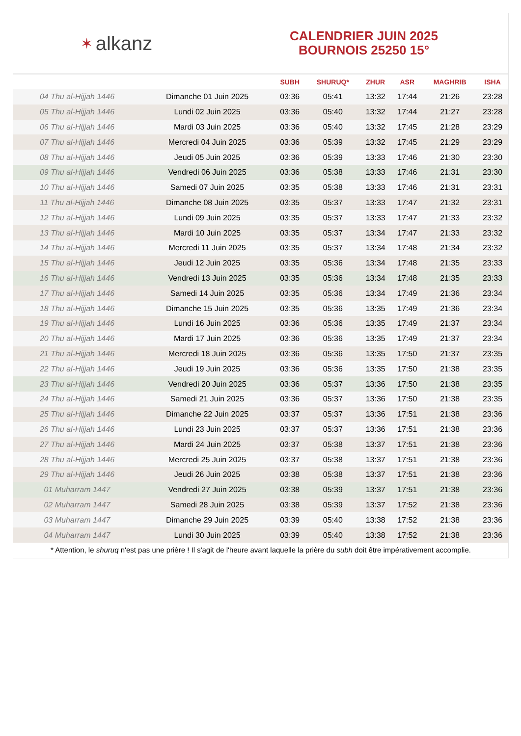✶ alkanz
CALENDRIER JUIN 2025
BOURNOIS 25250 15°
| | | SUBH | SHURUQ* | ZHUR | ASR | MAGHRIB | ISHA |
| --- | --- | --- | --- | --- | --- | --- | --- |
| 04 Thu al-Hijjah 1446 | Dimanche 01 Juin 2025 | 03:36 | 05:41 | 13:32 | 17:44 | 21:26 | 23:28 |
| 05 Thu al-Hijjah 1446 | Lundi 02 Juin 2025 | 03:36 | 05:40 | 13:32 | 17:44 | 21:27 | 23:28 |
| 06 Thu al-Hijjah 1446 | Mardi 03 Juin 2025 | 03:36 | 05:40 | 13:32 | 17:45 | 21:28 | 23:29 |
| 07 Thu al-Hijjah 1446 | Mercredi 04 Juin 2025 | 03:36 | 05:39 | 13:32 | 17:45 | 21:29 | 23:29 |
| 08 Thu al-Hijjah 1446 | Jeudi 05 Juin 2025 | 03:36 | 05:39 | 13:33 | 17:46 | 21:30 | 23:30 |
| 09 Thu al-Hijjah 1446 | Vendredi 06 Juin 2025 | 03:36 | 05:38 | 13:33 | 17:46 | 21:31 | 23:30 |
| 10 Thu al-Hijjah 1446 | Samedi 07 Juin 2025 | 03:35 | 05:38 | 13:33 | 17:46 | 21:31 | 23:31 |
| 11 Thu al-Hijjah 1446 | Dimanche 08 Juin 2025 | 03:35 | 05:37 | 13:33 | 17:47 | 21:32 | 23:31 |
| 12 Thu al-Hijjah 1446 | Lundi 09 Juin 2025 | 03:35 | 05:37 | 13:33 | 17:47 | 21:33 | 23:32 |
| 13 Thu al-Hijjah 1446 | Mardi 10 Juin 2025 | 03:35 | 05:37 | 13:34 | 17:47 | 21:33 | 23:32 |
| 14 Thu al-Hijjah 1446 | Mercredi 11 Juin 2025 | 03:35 | 05:37 | 13:34 | 17:48 | 21:34 | 23:32 |
| 15 Thu al-Hijjah 1446 | Jeudi 12 Juin 2025 | 03:35 | 05:36 | 13:34 | 17:48 | 21:35 | 23:33 |
| 16 Thu al-Hijjah 1446 | Vendredi 13 Juin 2025 | 03:35 | 05:36 | 13:34 | 17:48 | 21:35 | 23:33 |
| 17 Thu al-Hijjah 1446 | Samedi 14 Juin 2025 | 03:35 | 05:36 | 13:34 | 17:49 | 21:36 | 23:34 |
| 18 Thu al-Hijjah 1446 | Dimanche 15 Juin 2025 | 03:35 | 05:36 | 13:35 | 17:49 | 21:36 | 23:34 |
| 19 Thu al-Hijjah 1446 | Lundi 16 Juin 2025 | 03:36 | 05:36 | 13:35 | 17:49 | 21:37 | 23:34 |
| 20 Thu al-Hijjah 1446 | Mardi 17 Juin 2025 | 03:36 | 05:36 | 13:35 | 17:49 | 21:37 | 23:34 |
| 21 Thu al-Hijjah 1446 | Mercredi 18 Juin 2025 | 03:36 | 05:36 | 13:35 | 17:50 | 21:37 | 23:35 |
| 22 Thu al-Hijjah 1446 | Jeudi 19 Juin 2025 | 03:36 | 05:36 | 13:35 | 17:50 | 21:38 | 23:35 |
| 23 Thu al-Hijjah 1446 | Vendredi 20 Juin 2025 | 03:36 | 05:37 | 13:36 | 17:50 | 21:38 | 23:35 |
| 24 Thu al-Hijjah 1446 | Samedi 21 Juin 2025 | 03:36 | 05:37 | 13:36 | 17:50 | 21:38 | 23:35 |
| 25 Thu al-Hijjah 1446 | Dimanche 22 Juin 2025 | 03:37 | 05:37 | 13:36 | 17:51 | 21:38 | 23:36 |
| 26 Thu al-Hijjah 1446 | Lundi 23 Juin 2025 | 03:37 | 05:37 | 13:36 | 17:51 | 21:38 | 23:36 |
| 27 Thu al-Hijjah 1446 | Mardi 24 Juin 2025 | 03:37 | 05:38 | 13:37 | 17:51 | 21:38 | 23:36 |
| 28 Thu al-Hijjah 1446 | Mercredi 25 Juin 2025 | 03:37 | 05:38 | 13:37 | 17:51 | 21:38 | 23:36 |
| 29 Thu al-Hijjah 1446 | Jeudi 26 Juin 2025 | 03:38 | 05:38 | 13:37 | 17:51 | 21:38 | 23:36 |
| 01 Muharram 1447 | Vendredi 27 Juin 2025 | 03:38 | 05:39 | 13:37 | 17:51 | 21:38 | 23:36 |
| 02 Muharram 1447 | Samedi 28 Juin 2025 | 03:38 | 05:39 | 13:37 | 17:52 | 21:38 | 23:36 |
| 03 Muharram 1447 | Dimanche 29 Juin 2025 | 03:39 | 05:40 | 13:38 | 17:52 | 21:38 | 23:36 |
| 04 Muharram 1447 | Lundi 30 Juin 2025 | 03:39 | 05:40 | 13:38 | 17:52 | 21:38 | 23:36 |
* Attention, le shuruq n'est pas une prière ! Il s'agit de l'heure avant laquelle la prière du subh doit être impérativement accomplie.